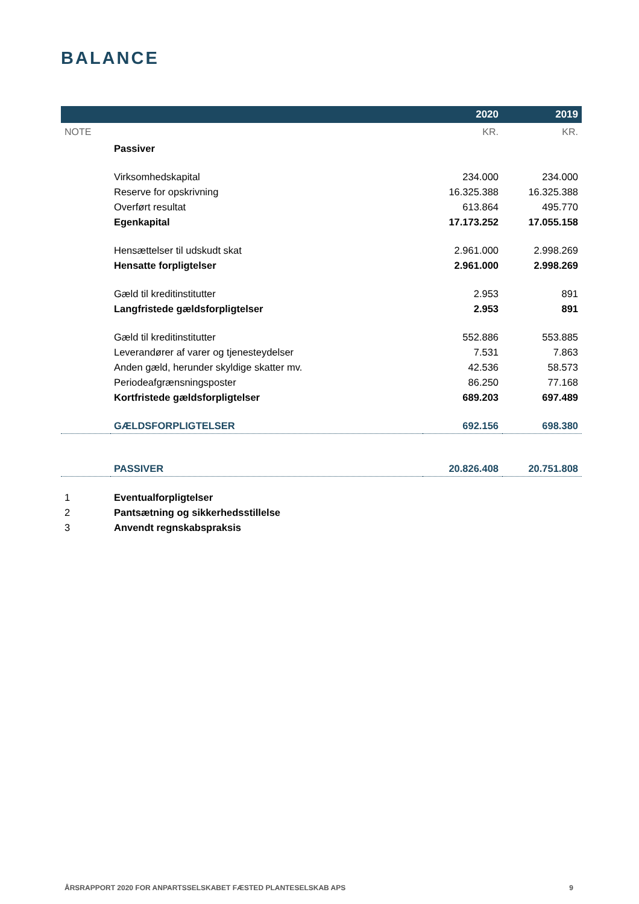BALANCE
| | | 2020 | 2019 |
| --- | --- | --- | --- |
| NOTE | | KR. | KR. |
| | Passiver | | |
| | Virksomhedskapital | 234.000 | 234.000 |
| | Reserve for opskrivning | 16.325.388 | 16.325.388 |
| | Overført resultat | 613.864 | 495.770 |
| | Egenkapital | 17.173.252 | 17.055.158 |
| | Hensættelser til udskudt skat | 2.961.000 | 2.998.269 |
| | Hensatte forpligtelser | 2.961.000 | 2.998.269 |
| | Gæld til kreditinstitutter | 2.953 | 891 |
| | Langfristede gældsforpligtelser | 2.953 | 891 |
| | Gæld til kreditinstitutter | 552.886 | 553.885 |
| | Leverandører af varer og tjenesteydelser | 7.531 | 7.863 |
| | Anden gæld, herunder skyldige skatter mv. | 42.536 | 58.573 |
| | Periodeafgrænsningsposter | 86.250 | 77.168 |
| | Kortfristede gældsforpligtelser | 689.203 | 697.489 |
| | GÆLDSFORPLIGTELSER | 692.156 | 698.380 |
| | PASSIVER | 20.826.408 | 20.751.808 |
| 1 | Eventualforpligtelser | | |
| 2 | Pantsætning og sikkerhedsstillelse | | |
| 3 | Anvendt regnskabspraksis | | |
ÅRSRAPPORT 2020 FOR ANPARTSSELSKABET FÆSTED PLANTESELSKAB APS 9